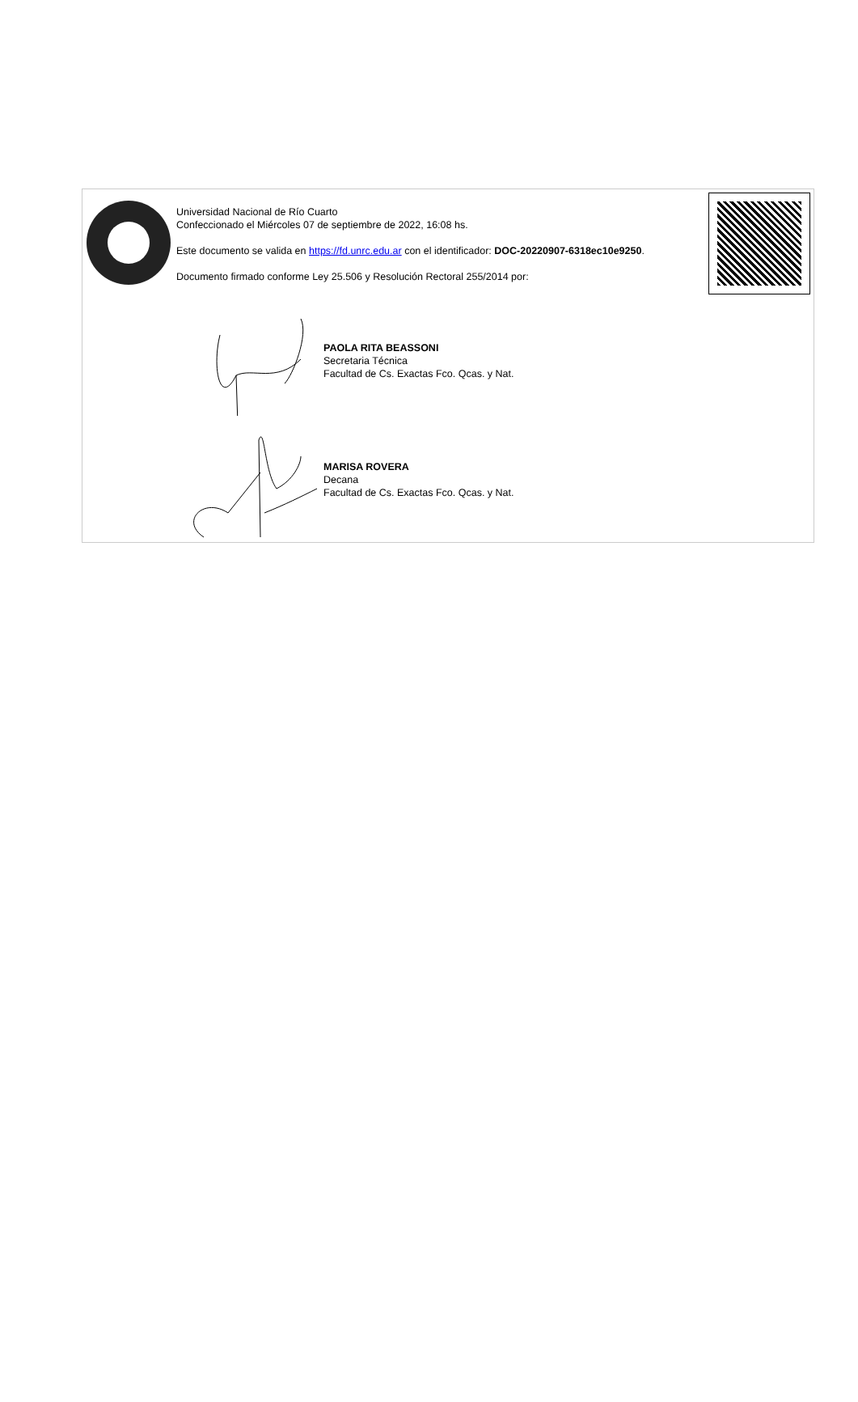Universidad Nacional de Río Cuarto
Confeccionado el Miércoles 07 de septiembre de 2022, 16:08 hs.
Este documento se valida en https://fd.unrc.edu.ar con el identificador: DOC-20220907-6318ec10e9250.
Documento firmado conforme Ley 25.506 y Resolución Rectoral 255/2014 por:
PAOLA RITA BEASSONI
Secretaria Técnica
Facultad de Cs. Exactas Fco. Qcas. y Nat.
MARISA ROVERA
Decana
Facultad de Cs. Exactas Fco. Qcas. y Nat.